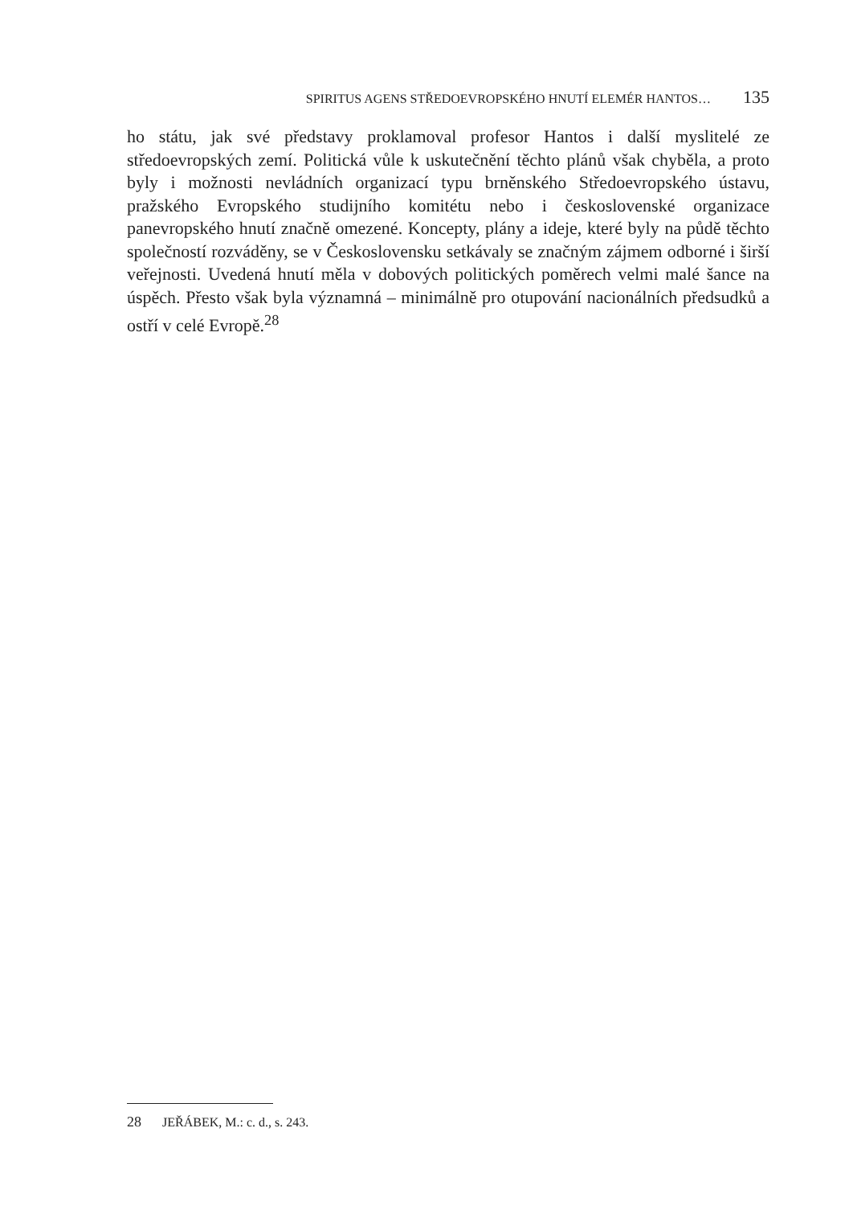SPIRITUS AGENS STŘEDOEVROPSKÉHO HNUTÍ ELEMÉR HANTOS… 135
ho státu, jak své představy proklamoval profesor Hantos i další myslitelé ze středoevropských zemí. Politická vůle k uskutečnění těchto plánů však chyběla, a proto byly i možnosti nevládních organizací typu brněnského Středoevropského ústavu, pražského Evropského studijního komitétu nebo i československé organizace panevropského hnutí značně omezené. Koncepty, plány a ideje, které byly na půdě těchto společností rozváděny, se v Československu setkávaly se značným zájmem odborné i širší veřejnosti. Uvedená hnutí měla v dobových politických poměrech velmi malé šance na úspěch. Přesto však byla významná – minimálně pro otupování nacionálních předsudků a ostří v celé Evropě.<sup>28</sup>
28 JEŘÁBEK, M.: c. d., s. 243.